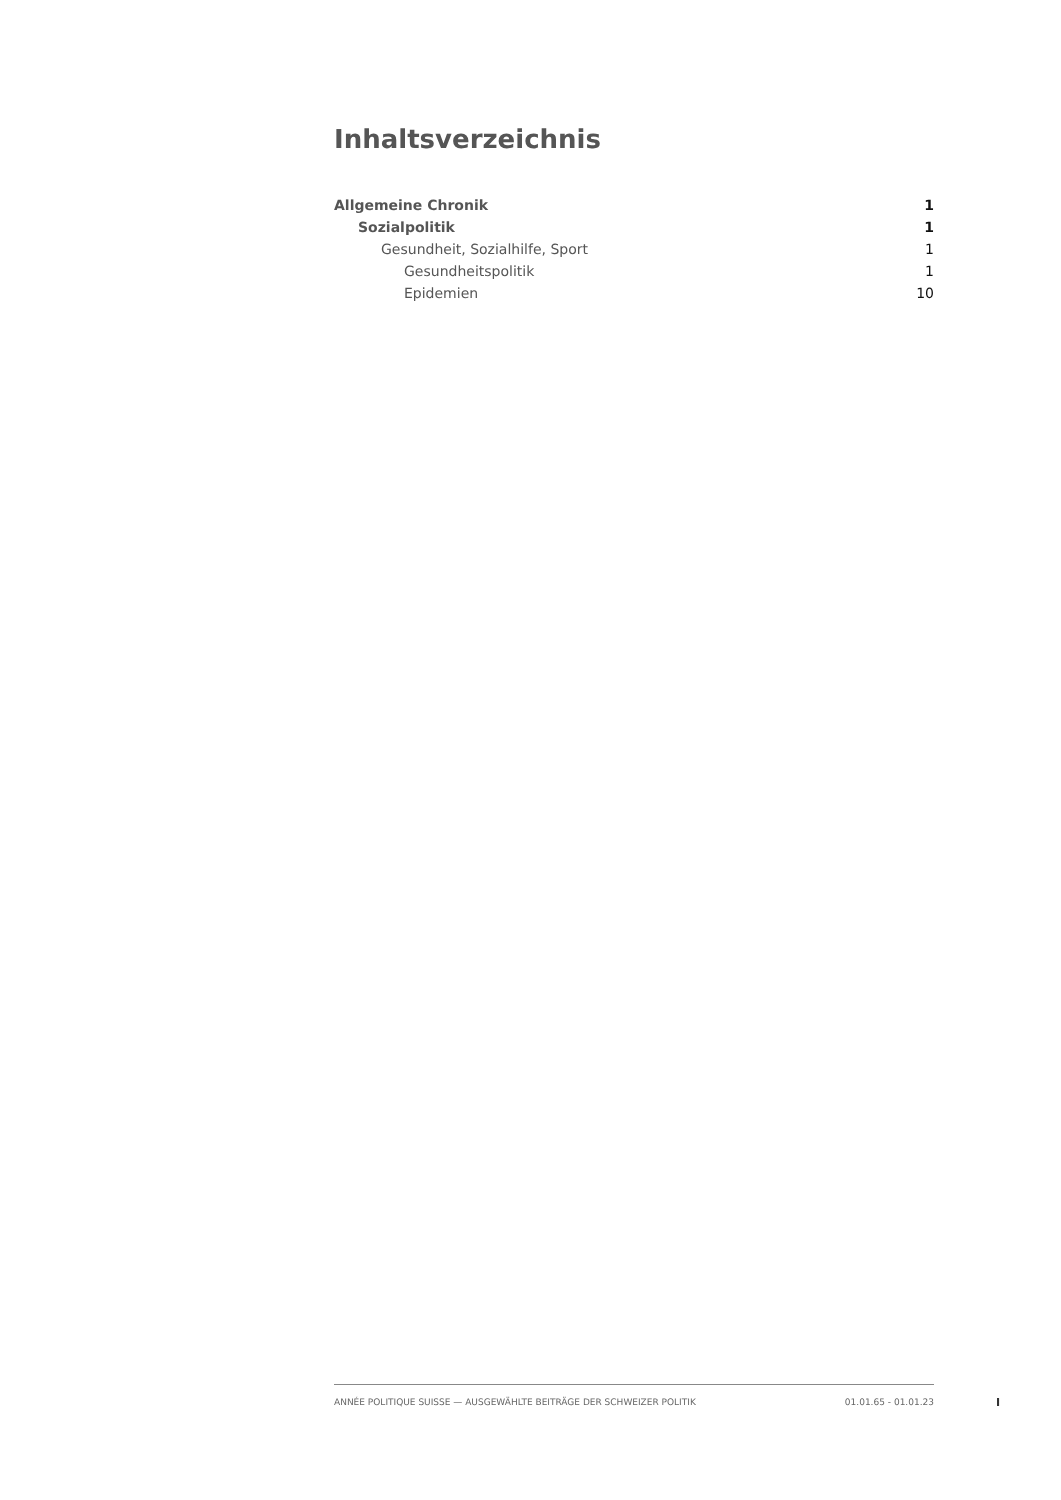Inhaltsverzeichnis
Allgemeine Chronik 1
Sozialpolitik 1
Gesundheit, Sozialhilfe, Sport 1
Gesundheitspolitik 1
Epidemien 10
ANNÉE POLITIQUE SUISSE — AUSGEWÄHLTE BEITRÄGE DER SCHWEIZER POLITIK 01.01.65 - 01.01.23
I